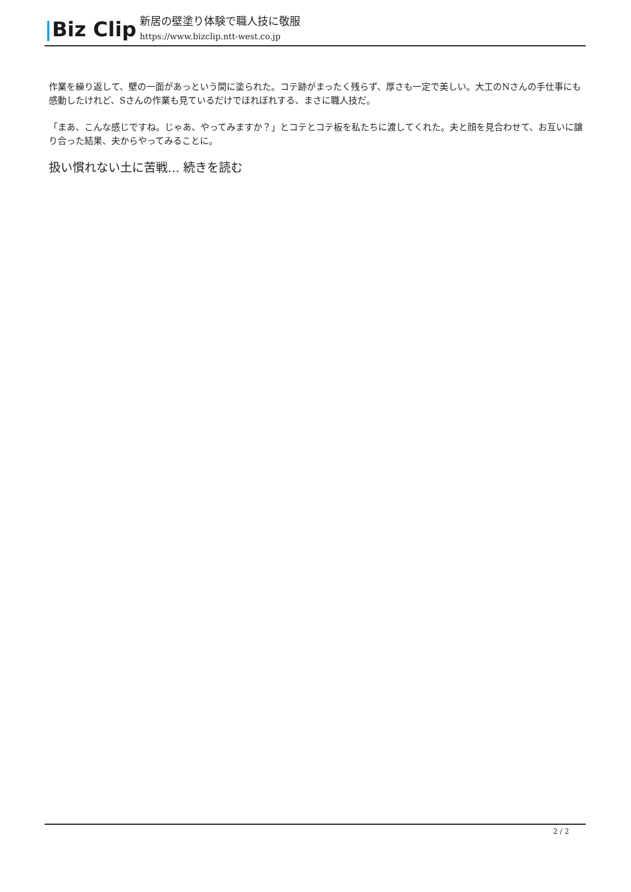|Biz Clip
新居の壁塗り体験で職人技に敬服
https://www.bizclip.ntt-west.co.jp
作業を繰り返して、壁の一面があっという間に塗られた。コテ跡がまったく残らず、厚さも一定で美しい。大工のNさんの手仕事にも感動したけれど、Sさんの作業も見ているだけでほれぼれする、まさに職人技だ。
「まあ、こんな感じですね。じゃあ、やってみますか？」とコテとコテ板を私たちに渡してくれた。夫と顔を見合わせて、お互いに譲り合った結果、夫からやってみることに。
扱い慣れない土に苦戦… 続きを読む
2 / 2